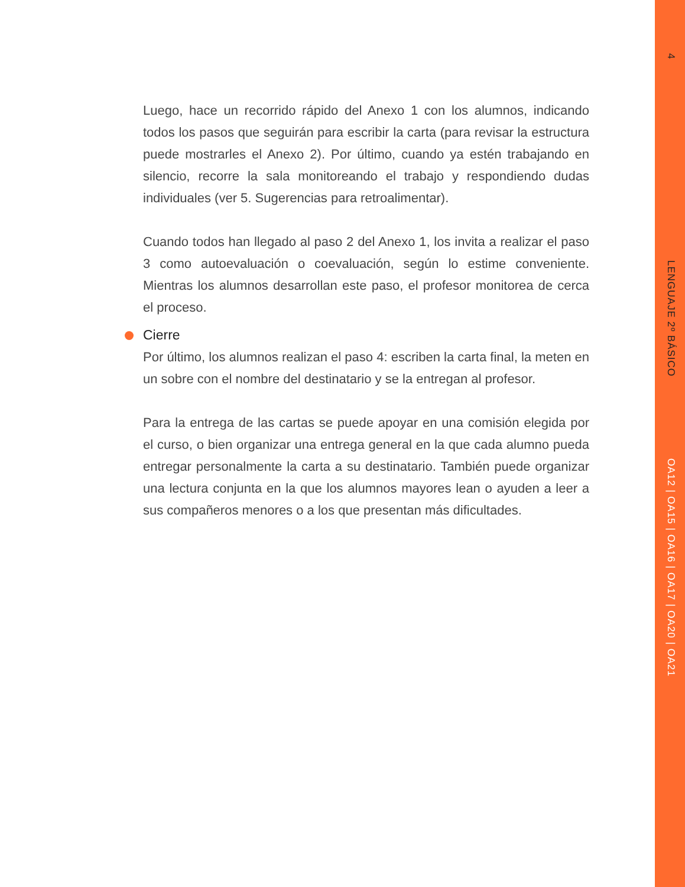4
LENGUAJE 2º BÁSICO
OA12 | OA15 | OA16 | OA17 | OA20 | OA21
Luego, hace un recorrido rápido del Anexo 1 con los alumnos, indicando todos los pasos que seguirán para escribir la carta (para revisar la estructura puede mostrarles el Anexo 2). Por último, cuando ya estén trabajando en silencio, recorre la sala monitoreando el trabajo y respondiendo dudas individuales (ver 5. Sugerencias para retroalimentar).
Cuando todos han llegado al paso 2 del Anexo 1, los invita a realizar el paso 3 como autoevaluación o coevaluación, según lo estime conveniente. Mientras los alumnos desarrollan este paso, el profesor monitorea de cerca el proceso.
Cierre
Por último, los alumnos realizan el paso 4: escriben la carta final, la meten en un sobre con el nombre del destinatario y se la entregan al profesor.
Para la entrega de las cartas se puede apoyar en una comisión elegida por el curso, o bien organizar una entrega general en la que cada alumno pueda entregar personalmente la carta a su destinatario. También puede organizar una lectura conjunta en la que los alumnos mayores lean o ayuden a leer a sus compañeros menores o a los que presentan más dificultades.